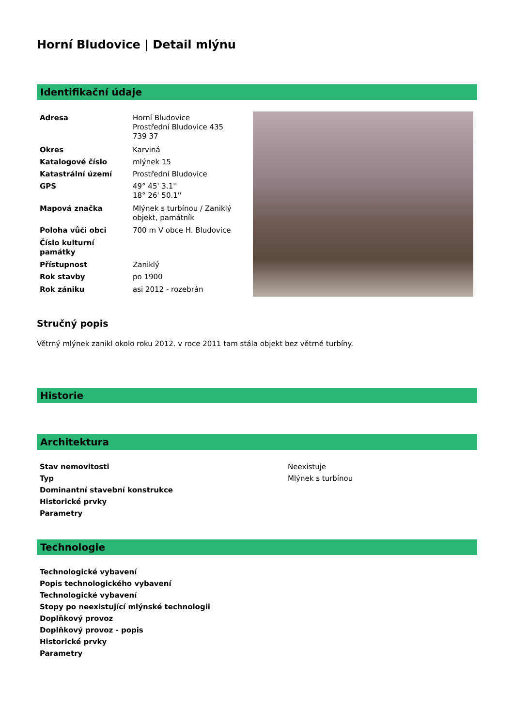Horní Bludovice | Detail mlýnu
Identifikační údaje
| Adresa | Horní Bludovice Prostřední Bludovice 435 739 37 |
| Okres | Karviná |
| Katalogové číslo | mlýnek 15 |
| Katastrální území | Prostřední Bludovice |
| GPS | 49° 45' 3.1'' 18° 26' 50.1'' |
| Mapová značka | Mlýnek s turbínou / Zaniklý objekt, památník |
| Poloha vůči obci | 700 m V obce H. Bludovice |
| Číslo kulturní památky | |
| Přístupnost | Zaniklý |
| Rok stavby | po 1900 |
| Rok zániku | asi 2012 - rozebrán |
Stručný popis
Větrný mlýnek zanikl okolo roku 2012. v roce 2011 tam stála objekt bez větrné turbíny.
Historie
Architektura
| Stav nemovitosti | Neexistuje |
| Typ | Mlýnek s turbínou |
| Dominantní stavební konstrukce | |
| Historické prvky | |
| Parametry | |
Technologie
| Technologické vybavení |
| Popis technologického vybavení |
| Technologické vybavení |
| Stopy po neexistující mlýnské technologii |
| Doplňkový provoz |
| Doplňkový provoz - popis |
| Historické prvky |
| Parametry |